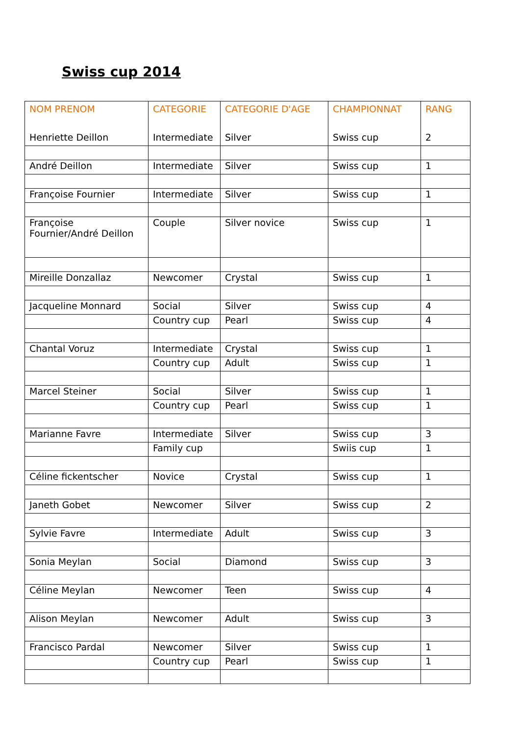Swiss cup 2014
| NOM PRENOM | CATEGORIE | CATEGORIE D'AGE | CHAMPIONNAT | RANG |
| --- | --- | --- | --- | --- |
| Henriette Deillon | Intermediate | Silver | Swiss cup | 2 |
| André Deillon | Intermediate | Silver | Swiss cup | 1 |
| Françoise Fournier | Intermediate | Silver | Swiss cup | 1 |
| Françoise Fournier/André Deillon | Couple | Silver novice | Swiss cup | 1 |
| Mireille Donzallaz | Newcomer | Crystal | Swiss cup | 1 |
| Jacqueline Monnard | Social | Silver | Swiss cup | 4 |
| | Country cup | Pearl | Swiss cup | 4 |
| Chantal Voruz | Intermediate | Crystal | Swiss cup | 1 |
| | Country cup | Adult | Swiss cup | 1 |
| Marcel Steiner | Social | Silver | Swiss cup | 1 |
| | Country cup | Pearl | Swiss cup | 1 |
| Marianne Favre | Intermediate | Silver | Swiss cup | 3 |
| | Family cup | | Swiis cup | 1 |
| Céline fickentscher | Novice | Crystal | Swiss cup | 1 |
| Janeth Gobet | Newcomer | Silver | Swiss cup | 2 |
| Sylvie Favre | Intermediate | Adult | Swiss cup | 3 |
| Sonia Meylan | Social | Diamond | Swiss cup | 3 |
| Céline Meylan | Newcomer | Teen | Swiss cup | 4 |
| Alison Meylan | Newcomer | Adult | Swiss cup | 3 |
| Francisco Pardal | Newcomer | Silver | Swiss cup | 1 |
| | Country cup | Pearl | Swiss cup | 1 |